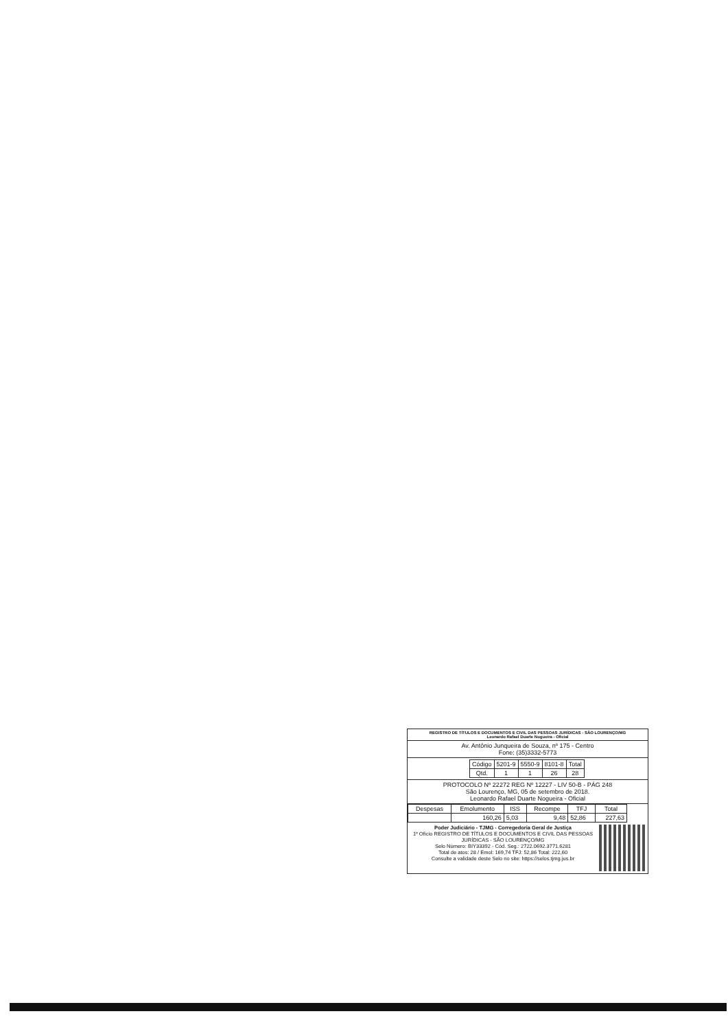REGISTRO DE TÍTULOS E DOCUMENTOS E CIVIL DAS PESSOAS JURÍDICAS - SÃO LOURENÇO/MG
Leonardo Rafael Duarte Nogueira - Oficial
Av. Antônio Junqueira de Souza, nº 175 - Centro
Fone: (35)3332-5773
| Código | 5201-9 | 5550-9 | 8101-8 | Total |
| Qtd. | 1 | 1 | 26 | 28 |
PROTOCOLO Nº 22272 REG Nº 12227 - LIV 50-B - PÁG 248
São Lourenço, MG, 05 de setembro de 2018.
Leonardo Rafael Duarte Nogueira - Oficial
| Despesas | Emolumento | ISS | Recompe | TFJ | Total |
| --- | --- | --- | --- | --- | --- |
| | 160,26 | 5,03 | 9,48 | 52,86 | 227,63 |
Poder Judiciário - TJMG - Corregedoria Geral de Justiça
1º Ofício REGISTRO DE TÍTULOS E DOCUMENTOS E CIVIL DAS PESSOAS JURÍDICAS - SÃO LOURENÇO/MG
Selo Número: BIY33392 - Cód. Seg.: 2722.0692.3771.6281
Total de atos: 28 / Emol: 169,74 TFJ: 52,86 Total: 222,60
Consulte a validade deste Selo no site: https://selos.tjmg.jus.br